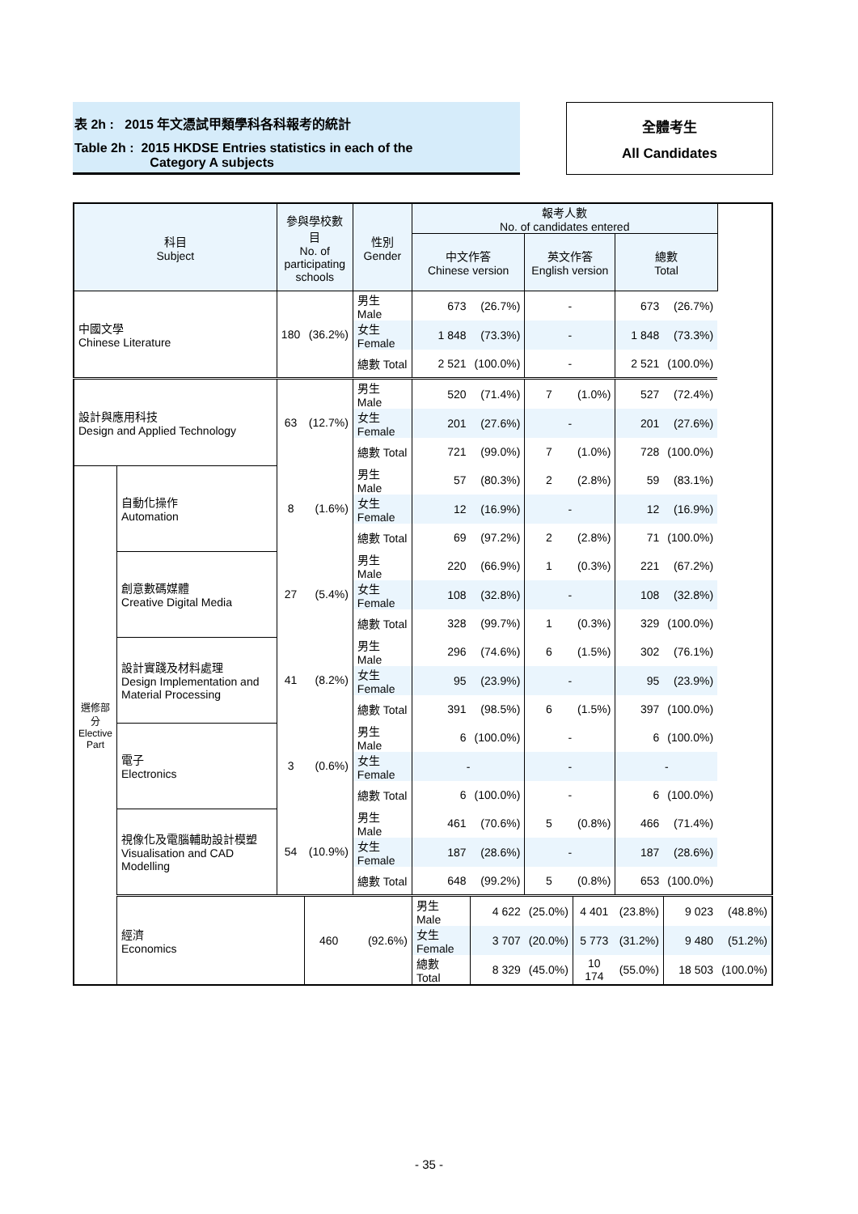表 2h : 2015 年文憑試甲類學科各科報考的統計
Table 2h : 2015 HKDSE Entries statistics in each of the
Category A subjects
全體考生
All Candidates
| 科目 Subject | | 參與學校數目 No. of participating schools | | 性別 Gender | 報考人數 No. of candidates entered | | | | | | |
| --- | --- | --- | --- | --- | --- | --- | --- | --- | --- | --- | --- |
| | | | | | 中文作答 Chinese version | | 英文作答 English version | | 總數 Total | | |
| 中國文學 Chinese Literature | | 180 | (36.2%) | 男生 Male | 673 | (26.7%) | - | | 673 | (26.7%) | |
| | | | | 女生 Female | 1 848 | (73.3%) | - | | 1 848 | (73.3%) | |
| | | | | 總數 Total | 2 521 | (100.0%) | - | | 2 521 | (100.0%) | |
| 設計與應用科技 Design and Applied Technology | | 63 | (12.7%) | 男生 Male | 520 | (71.4%) | 7 | (1.0%) | 527 | (72.4%) | |
| | | | | 女生 Female | 201 | (27.6%) | - | | 201 | (27.6%) | |
| | | | | 總數 Total | 721 | (99.0%) | 7 | (1.0%) | 728 | (100.0%) | |
| 選修部分 Elective Part | 自動化操作 Automation | 8 | (1.6%) | 男生 Male | 57 | (80.3%) | 2 | (2.8%) | 59 | (83.1%) | |
| | | | | 女生 Female | 12 | (16.9%) | - | | 12 | (16.9%) | |
| | | | | 總數 Total | 69 | (97.2%) | 2 | (2.8%) | 71 | (100.0%) | |
| | 創意數碼媒體 Creative Digital Media | 27 | (5.4%) | 男生 Male | 220 | (66.9%) | 1 | (0.3%) | 221 | (67.2%) | |
| | | | | 女生 Female | 108 | (32.8%) | - | | 108 | (32.8%) | |
| | | | | 總數 Total | 328 | (99.7%) | 1 | (0.3%) | 329 | (100.0%) | |
| | 設計實踐及材料處理 Design Implementation and Material Processing | 41 | (8.2%) | 男生 Male | 296 | (74.6%) | 6 | (1.5%) | 302 | (76.1%) | |
| | | | | 女生 Female | 95 | (23.9%) | - | | 95 | (23.9%) | |
| | | | | 總數 Total | 391 | (98.5%) | 6 | (1.5%) | 397 | (100.0%) | |
| | 電子 Electronics | 3 | (0.6%) | 男生 Male | 6 | (100.0%) | - | | 6 | (100.0%) | |
| | | | | 女生 Female | - | | - | | - | | |
| | | | | 總數 Total | 6 | (100.0%) | - | | 6 | (100.0%) | |
| | 視像化及電腦輔助設計模塑 Visualisation and CAD Modelling | 54 | (10.9%) | 男生 Male | 461 | (70.6%) | 5 | (0.8%) | 466 | (71.4%) | |
| | | | | 女生 Female | 187 | (28.6%) | - | | 187 | (28.6%) | |
| | | | | 總數 Total | 648 | (99.2%) | 5 | (0.8%) | 653 | (100.0%) | |
| | 經濟 Economics | | 460 | (92.6%) | 男生 Male | 4 622 | (25.0%) | 4 401 | (23.8%) | 9 023 | (48.8%) |
| | | | | | 女生 Female | 3 707 | (20.0%) | 5 773 | (31.2%) | 9 480 | (51.2%) |
| | | | | | 總數 Total | 8 329 | (45.0%) | 10 174 | (55.0%) | 18 503 | (100.0%) |
- 35 -